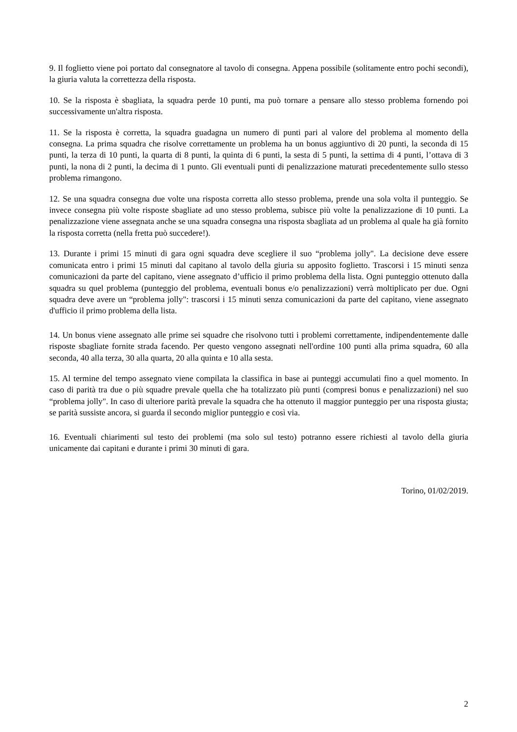9. Il foglietto viene poi portato dal consegnatore al tavolo di consegna. Appena possibile (solitamente entro pochi secondi), la giuria valuta la correttezza della risposta.
10. Se la risposta è sbagliata, la squadra perde 10 punti, ma può tornare a pensare allo stesso problema fornendo poi successivamente un'altra risposta.
11. Se la risposta è corretta, la squadra guadagna un numero di punti pari al valore del problema al momento della consegna. La prima squadra che risolve correttamente un problema ha un bonus aggiuntivo di 20 punti, la seconda di 15 punti, la terza di 10 punti, la quarta di 8 punti, la quinta di 6 punti, la sesta di 5 punti, la settima di 4 punti, l’ottava di 3 punti, la nona di 2 punti, la decima di 1 punto. Gli eventuali punti di penalizzazione maturati precedentemente sullo stesso problema rimangono.
12. Se una squadra consegna due volte una risposta corretta allo stesso problema, prende una sola volta il punteggio. Se invece consegna più volte risposte sbagliate ad uno stesso problema, subisce più volte la penalizzazione di 10 punti. La penalizzazione viene assegnata anche se una squadra consegna una risposta sbagliata ad un problema al quale ha già fornito la risposta corretta (nella fretta può succedere!).
13. Durante i primi 15 minuti di gara ogni squadra deve scegliere il suo “problema jolly". La decisione deve essere comunicata entro i primi 15 minuti dal capitano al tavolo della giuria su apposito foglietto. Trascorsi i 15 minuti senza comunicazioni da parte del capitano, viene assegnato d’ufficio il primo problema della lista. Ogni punteggio ottenuto dalla squadra su quel problema (punteggio del problema, eventuali bonus e/o penalizzazioni) verrà moltiplicato per due. Ogni squadra deve avere un “problema jolly": trascorsi i 15 minuti senza comunicazioni da parte del capitano, viene assegnato d'ufficio il primo problema della lista.
14. Un bonus viene assegnato alle prime sei squadre che risolvono tutti i problemi correttamente, indipendentemente dalle risposte sbagliate fornite strada facendo. Per questo vengono assegnati nell'ordine 100 punti alla prima squadra, 60 alla seconda, 40 alla terza, 30 alla quarta, 20 alla quinta e 10 alla sesta.
15. Al termine del tempo assegnato viene compilata la classifica in base ai punteggi accumulati fino a quel momento. In caso di parità tra due o più squadre prevale quella che ha totalizzato più punti (compresi bonus e penalizzazioni) nel suo “problema jolly". In caso di ulteriore parità prevale la squadra che ha ottenuto il maggior punteggio per una risposta giusta; se parità sussiste ancora, si guarda il secondo miglior punteggio e così via.
16. Eventuali chiarimenti sul testo dei problemi (ma solo sul testo) potranno essere richiesti al tavolo della giuria unicamente dai capitani e durante i primi 30 minuti di gara.
Torino, 01/02/2019.
2